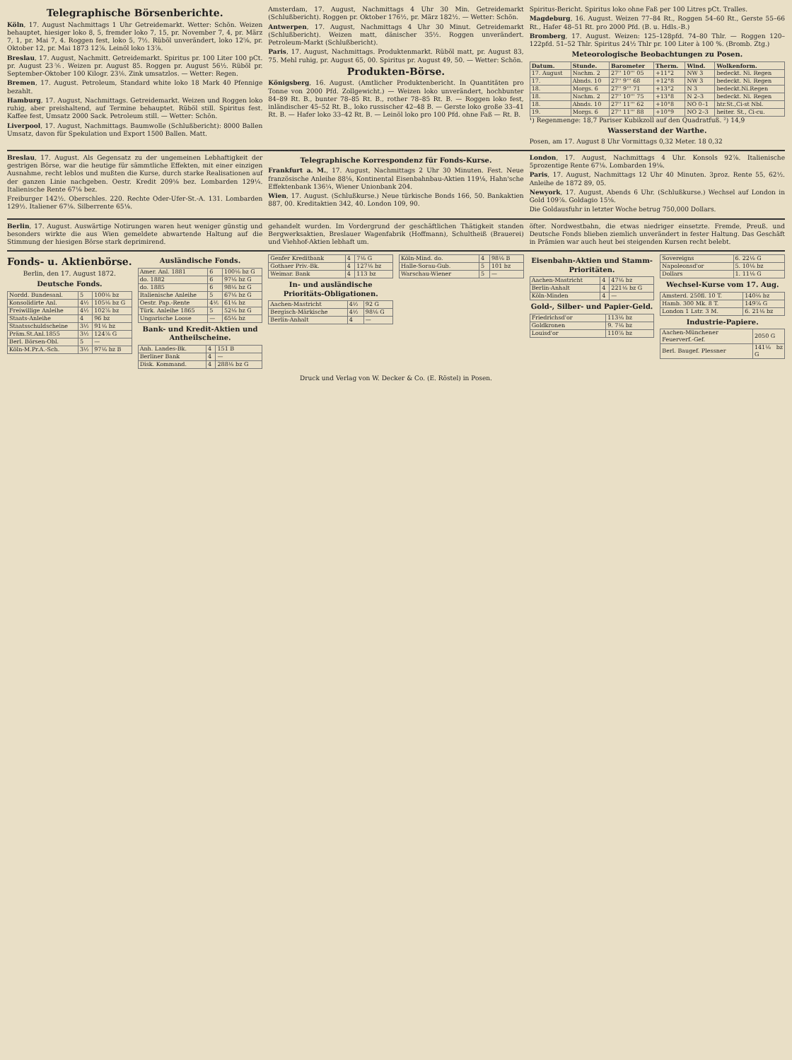Telegraphische Börsenberichte.
Köln, 17. August Nachmittags 1 Uhr Getreidemarkt. Wetter: Schön. Weizen behauptet, hiesiger loko 8, 5, fremder loko 7, 15, pr. November 7, 4, pr. März 7, 1, pr. Mai 7, 4. Roggen fest, loko 5, 7½. Rüböl unverändert, loko 12⅝, pr. Oktober 12, pr. Mai 1873 12⅞. Leinöl loko 13⅞.
Breslau, 17. August, Nachmitt. Getreidemarkt. Spiritus pr. 100 Liter 100 pCt. pr. August 23⅚. Weizen pr. August 85. Roggen pr. August 56½. Rüböl pr. September-Oktober 100 Kilogr. 23⅙. Zink umsatzlos. — Wetter: Regen.
Bremen, 17. August. Petroleum, Standard white loko 18 Mark 40 Pfennige bezahlt.
Hamburg, 17. August, Nachmittags. Getreidemarkt. Weizen und Roggen loko ruhig, aber preishaltend, auf Termine behauptet. Rüböl still. Spiritus fest. Kaffee fest, Umsatz 2000 Sack. Petroleum still. — Wetter: Schön.
Liverpool, 17. August, Nachmittags. Baumwolle (Schlußbericht): 8000 Ballen Umsatz, davon für Spekulation und Export 1500 Ballen. Matt.
Amsterdam, 17. August, Nachmittags 4 Uhr 30 Min. Getreidemarkt (Schlußbericht). Roggen pr. Oktober 176½, pr. März 182½. — Wetter: Schön.
Antwerpen, 17. August, Nachmittags 4 Uhr 30 Minut. Getreidemarkt (Schlußbericht). Weizen matt, dänischer 35½. Roggen unverändert. Petroleum-Markt (Schlußbericht).
Paris, 17. August, Nachmittags. Produktenmarkt. Rüböl matt, pr. August 83, 75. Mehl ruhig, pr. August 65, 00. Spiritus pr. August 49, 50. — Wetter: Schön.
Produkten-Börse.
Königsberg, 16. August. (Amtlicher Produktenbericht. In Quantitäten pro Tonne von 2000 Pfd. Zollgewicht.) — Weizen loko unverändert, hochbunter 84–89 Rt. B., bunter 78–85 Rt. B., rother 78–85 Rt. B. — Roggen loko fest, inländischer 45–52 Rt. B., loko russischer 42–48 B. — Gerste loko große 33–41 Rt. B. — Hafer loko 33–42 Rt. B. — Leinöl loko pro 100 Pfd. ohne Faß — Rt. B.
Spiritus-Bericht. Spiritus loko ohne Faß per 100 Litres pCt. Tralles.
Magdeburg, 16. August. Weizen 77–84 Rt., Roggen 54–60 Rt., Gerste 55–66 Rt., Hafer 48–51 Rt. pro 2000 Pfd. (B. u. Hdls.-B.)
Bromberg, 17. August. Weizen: 125–128pfd. 74–80 Thlr. — Roggen 120–122pfd. 51–52 Thlr. Spiritus 24½ Thlr pr. 100 Liter à 100 %. (Bromb. Ztg.)
Meteorologische Beobachtungen zu Posen.
| Datum. | Stunde. | Barometer | Therm. | Wind. | Wolkenform. |
| --- | --- | --- | --- | --- | --- |
| 17. August | Nachm. 2 | 27'' 10''' 05 | +11°2 | NW 3 | bedeckt. Ni. Regen |
| 17. | Abnds. 10 | 27'' 9''' 68 | +12°8 | NW 3 | bedeckt. Ni. Regen |
| 18. | Morgs. 6 | 27'' 9''' 71 | +13°2 | N 3 | bedeckt.Ni.Regen |
| 18. | Nachm. 2 | 27'' 10''' 75 | +13°8 | N 2–3 | bedeckt. Ni. Regen |
| 18. | Abnds. 10 | 27'' 11''' 62 | +10°8 | NO 0–1 | htr.St.,Ci-st Nbl. |
| 19. | Morgs. 6 | 27'' 11''' 88 | +10°9 | NO 2–3 | heiter. St., Ci-cu. |
¹) Regenmenge: 18,7 Pariser Kubikzoll auf den Quadratfuß. ²) 14,9
Wasserstand der Warthe.
Posen, am 17. August 8 Uhr Vormittags 0,32 Meter. 18 0,32
Breslau, 17. August. Als Gegensatz zu der ungemeinen Lebhaftigkeit der gestrigen Börse, war die heutige für sämmtliche Effekten, mit einer einzigen Ausnahme, recht leblos und mußten die Kurse, durch starke Realisationen auf der ganzen Linie nachgeben. Oestr. Kredit 209⅛ bez. Lombarden 129¼. Italienische Rente 67⅛ bez.
Freiburger 142½. Oberschles. 220. Rechte Oder-Ufer-St.-A. 131. Lombarden 129½. Italiener 67⅛. Silberrente 65⅛.
Telegraphische Korrespondenz für Fonds-Kurse.
Frankfurt a. M., 17. August, Nachmittags 2 Uhr 30 Minuten. Fest. Neue französische Anleihe 88⅛, Kontinental Eisenbahnbau-Aktien 119⅛, Hahn'sche Effektenbank 136¼, Wiener Unionbank 204.
Wien, 17. August. (Schlußkurse.) Neue türkische Bonds 166, 50. Bankaktien 887, 00. Kreditaktien 342, 40. London 109, 90.
London, 17. August, Nachmittags 4 Uhr. Konsols 92⅞. Italienische 5prozentige Rente 67⅛. Lombarden 19⅛.
Paris, 17. August, Nachmittags 12 Uhr 40 Minuten. 3proz. Rente 55, 62½. Anleihe de 1872 89, 05.
Newyork, 17. August, Abends 6 Uhr. (Schlußkurse.) Wechsel auf London in Gold 109⅞. Goldagio 15⅛.
Die Goldausfuhr in letzter Woche betrug 750,000 Dollars.
Berlin, 17. August. Auswärtige Notirungen waren heut weniger günstig und besonders wirkte die aus Wien gemeldete abwartende Haltung auf die Stimmung der hiesigen Börse stark deprimirend.
gehandelt wurden. Im Vordergrund der geschäftlichen Thätigkeit standen Bergwerksaktien, Breslauer Wagenfabrik (Hoffmann), Schultheiß (Brauerei) und Viehhof-Aktien lebhaft um.
öfter. Nordwestbahn, die etwas niedriger einsetzte. Fremde, Preuß. und Deutsche Fonds blieben ziemlich unverändert in fester Haltung. Das Geschäft in Prämien war auch heut bei steigenden Kursen recht belebt.
Fonds- u. Aktienbörse.
Berlin, den 17. August 1872.
Deutsche Fonds.
| Nordd. Bundesanl. | 5 | 100⅛ bz |
| Konsolidirte Anl. | 4½ | 105⅛ bz G |
| Freiwillige Anleihe | 4½ | 102⅞ bz |
| Staats-Anleihe | 4 | 96 bz |
| Staatsschuldscheine | 3½ | 91⅛ bz |
| Präm.St.Anl.1855 | 3½ | 124⅞ G |
| Berl. Börsen-Obl. | 5 | — |
| Köln-M.Pr.A.-Sch. | 3½ | 97⅛ bz B |
Ausländische Fonds.
| Amer. Anl. 1881 | 6 | 100⅛ bz G |
| do. 1882 | 6 | 97⅛ bz G |
| do. 1885 | 6 | 98⅛ bz G |
| Italienische Anleihe | 5 | 67⅛ bz G |
| Oestr. Pap.-Rente | 4⅕ | 61⅛ bz |
| Türk. Anleihe 1865 | 5 | 52⅛ bz G |
| Ungarische Loose | — | 65⅛ bz |
Bank- und Kredit-Aktien und Antheilscheine.
| Anh. Landes-Bk. | 4 | 151 B |
| Berliner Bank | 4 | — |
| Disk. Kommand. | 4 | 288⅛ bz G |
| Genfer Kreditbank | 4 | 7⅛ G |
| Gothaer Priv.-Bk. | 4 | 127⅛ bz |
| Weimar. Bank | 4 | 113 bz |
In- und ausländische Prioritäts-Obligationen.
| Aachen-Mastricht | 4½ | 92 G |
| Bergisch-Märkische | 4½ | 98⅛ G |
| Berlin-Anhalt | 4 | — |
| Köln-Mind. do. | 4 | 98⅛ B |
| Halle-Sorau-Gub. | 5 | 101 bz |
| Warschau-Wiener | 5 | — |
Eisenbahn-Aktien und Stamm-Prioritäten.
| Aachen-Mastricht | 4 | 47⅛ bz |
| Berlin-Anhalt | 4 | 221⅛ bz G |
| Köln-Minden | 4 | — |
Gold-, Silber- und Papier-Geld.
| Friedrichsd'or | 113⅛ bz |
| Goldkronen | 9. 7⅛ bz |
| Louisd'or | 110⅞ bz |
| Sovereigns | 6. 22⅛ G |
| Napoleonsd'or | 5. 10⅛ bz |
| Dollars | 1. 11⅛ G |
Wechsel-Kurse vom 17. Aug.
| Amsterd. 250fl. 10 T. | 140⅛ bz |
| Hamb. 300 Mk. 8 T. | 149⅞ G |
| London 1 Lstr. 3 M. | 6. 21⅛ bz |
Industrie-Papiere.
| Aachen-Münchener Feuerverf.-Gef. | 2050 G |
| Berl. Baugef. Plessner | 141⅛ bz G |
Druck und Verlag von W. Decker & Co. (E. Röstel) in Posen.